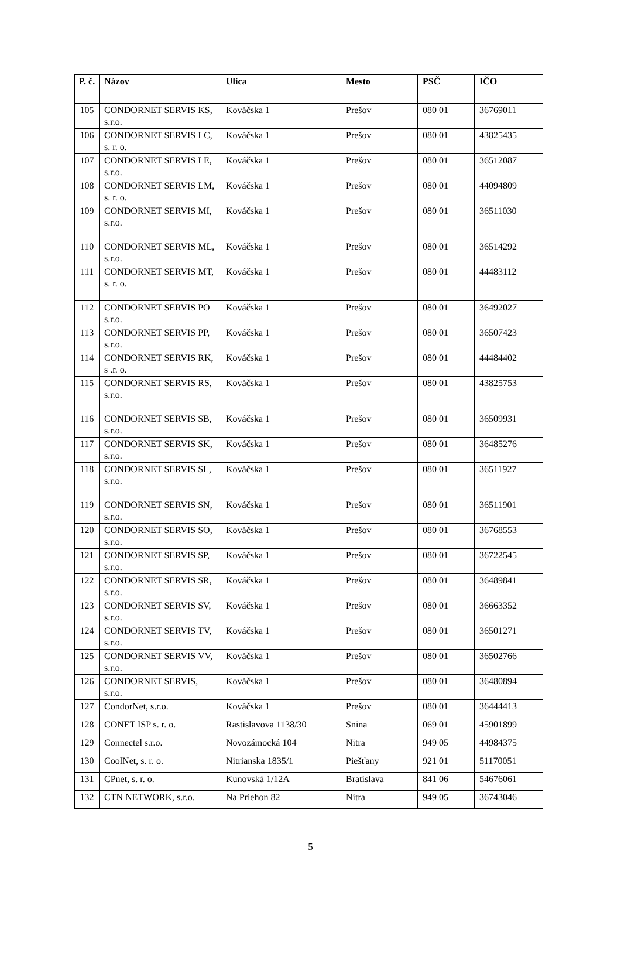| P. č. | Názov | Ulica | Mesto | PSČ | IČO |
| --- | --- | --- | --- | --- | --- |
| 105 | CONDORNET SERVIS KS, s.r.o. | Kováčska 1 | Prešov | 080 01 | 36769011 |
| 106 | CONDORNET SERVIS LC, s. r. o. | Kováčska 1 | Prešov | 080 01 | 43825435 |
| 107 | CONDORNET SERVIS LE, s.r.o. | Kováčska 1 | Prešov | 080 01 | 36512087 |
| 108 | CONDORNET SERVIS LM, s. r. o. | Kováčska 1 | Prešov | 080 01 | 44094809 |
| 109 | CONDORNET SERVIS MI, s.r.o. | Kováčska 1 | Prešov | 080 01 | 36511030 |
| 110 | CONDORNET SERVIS ML, s.r.o. | Kováčska 1 | Prešov | 080 01 | 36514292 |
| 111 | CONDORNET SERVIS MT, s. r. o. | Kováčska 1 | Prešov | 080 01 | 44483112 |
| 112 | CONDORNET SERVIS PO s.r.o. | Kováčska 1 | Prešov | 080 01 | 36492027 |
| 113 | CONDORNET SERVIS PP, s.r.o. | Kováčska 1 | Prešov | 080 01 | 36507423 |
| 114 | CONDORNET SERVIS RK, s .r. o. | Kováčska 1 | Prešov | 080 01 | 44484402 |
| 115 | CONDORNET SERVIS RS, s.r.o. | Kováčska 1 | Prešov | 080 01 | 43825753 |
| 116 | CONDORNET SERVIS SB, s.r.o. | Kováčska 1 | Prešov | 080 01 | 36509931 |
| 117 | CONDORNET SERVIS SK, s.r.o. | Kováčska 1 | Prešov | 080 01 | 36485276 |
| 118 | CONDORNET SERVIS SL, s.r.o. | Kováčska 1 | Prešov | 080 01 | 36511927 |
| 119 | CONDORNET SERVIS SN, s.r.o. | Kováčska 1 | Prešov | 080 01 | 36511901 |
| 120 | CONDORNET SERVIS SO, s.r.o. | Kováčska 1 | Prešov | 080 01 | 36768553 |
| 121 | CONDORNET SERVIS SP, s.r.o. | Kováčska 1 | Prešov | 080 01 | 36722545 |
| 122 | CONDORNET SERVIS SR, s.r.o. | Kováčska 1 | Prešov | 080 01 | 36489841 |
| 123 | CONDORNET SERVIS SV, s.r.o. | Kováčska 1 | Prešov | 080 01 | 36663352 |
| 124 | CONDORNET SERVIS TV, s.r.o. | Kováčska 1 | Prešov | 080 01 | 36501271 |
| 125 | CONDORNET SERVIS VV, s.r.o. | Kováčska 1 | Prešov | 080 01 | 36502766 |
| 126 | CONDORNET SERVIS, s.r.o. | Kováčska 1 | Prešov | 080 01 | 36480894 |
| 127 | CondorNet, s.r.o. | Kováčska 1 | Prešov | 080 01 | 36444413 |
| 128 | CONET ISP s. r. o. | Rastislavova 1138/30 | Snina | 069 01 | 45901899 |
| 129 | Connectel s.r.o. | Novozámocká 104 | Nitra | 949 05 | 44984375 |
| 130 | CoolNet, s. r. o. | Nitrianska 1835/1 | Piešťany | 921 01 | 51170051 |
| 131 | CPnet, s. r. o. | Kunovská 1/12A | Bratislava | 841 06 | 54676061 |
| 132 | CTN NETWORK, s.r.o. | Na Priehon 82 | Nitra | 949 05 | 36743046 |
5